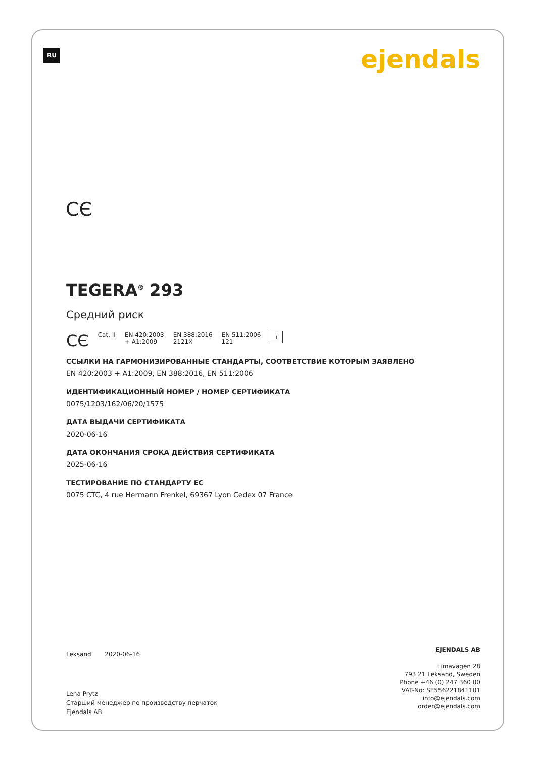RU ejendals
CЄ
TEGERA<sup>®</sup> 293
Средний риск
CЄ Cat. II EN 420:2003
+ A1:2009 EN 388:2016
2121X EN 511:2006
121 i
ССЫЛКИ НА ГАРМОНИЗИРОВАННЫЕ СТАНДАРТЫ, СООТВЕТСТВИЕ КОТОРЫМ ЗАЯВЛЕНО
EN 420:2003 + A1:2009, EN 388:2016, EN 511:2006
ИДЕНТИФИКАЦИОННЫЙ НОМЕР / НОМЕР СЕРТИФИКАТА
0075/1203/162/06/20/1575
ДАТА ВЫДАЧИ СЕРТИФИКАТА
2020-06-16
ДАТА ОКОНЧАНИЯ СРОКА ДЕЙСТВИЯ СЕРТИФИКАТА
2025-06-16
ТЕСТИРОВАНИЕ ПО СТАНДАРТУ ЕС
0075 CTC, 4 rue Hermann Frenkel, 69367 Lyon Cedex 07 France
Leksand 2020-06-16
Lena Prytz
Старший менеджер по производству перчаток
Ejendals AB
EJENDALS AB
Limavägen 28
793 21 Leksand, Sweden
Phone +46 (0) 247 360 00
VAT-No: SE556221841101
info@ejendals.com
order@ejendals.com